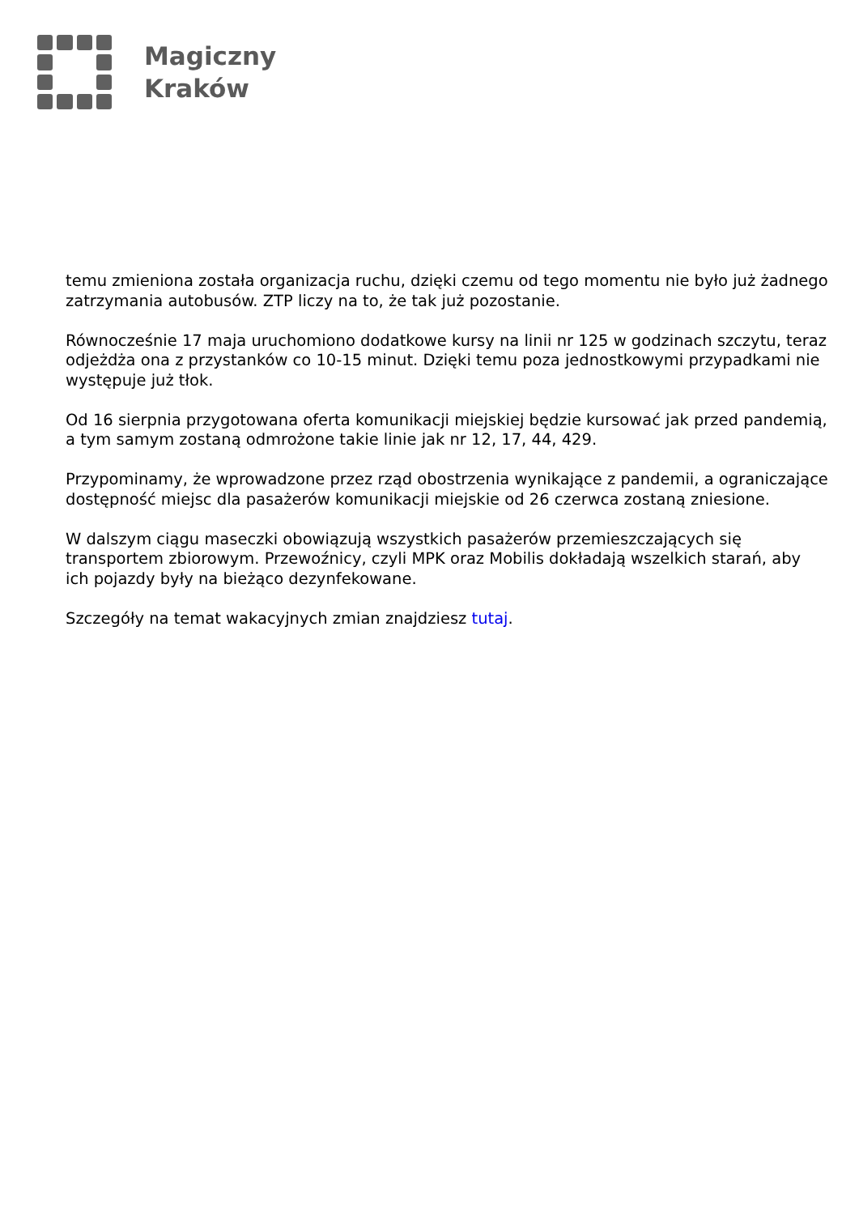Magiczny
Kraków
temu zmieniona została organizacja ruchu, dzięki czemu od tego momentu nie było już żadnego zatrzymania autobusów. ZTP liczy na to, że tak już pozostanie.
Równocześnie 17 maja uruchomiono dodatkowe kursy na linii nr 125 w godzinach szczytu, teraz odjeżdża ona z przystanków co 10-15 minut. Dzięki temu poza jednostkowymi przypadkami nie występuje już tłok.
Od 16 sierpnia przygotowana oferta komunikacji miejskiej będzie kursować jak przed pandemią, a tym samym zostaną odmrożone takie linie jak nr 12, 17, 44, 429.
Przypominamy, że wprowadzone przez rząd obostrzenia wynikające z pandemii, a ograniczające dostępność miejsc dla pasażerów komunikacji miejskie od 26 czerwca zostaną zniesione.
W dalszym ciągu maseczki obowiązują wszystkich pasażerów przemieszczających się transportem zbiorowym. Przewoźnicy, czyli MPK oraz Mobilis dokładają wszelkich starań, aby ich pojazdy były na bieżąco dezynfekowane.
Szczegóły na temat wakacyjnych zmian znajdziesz tutaj.